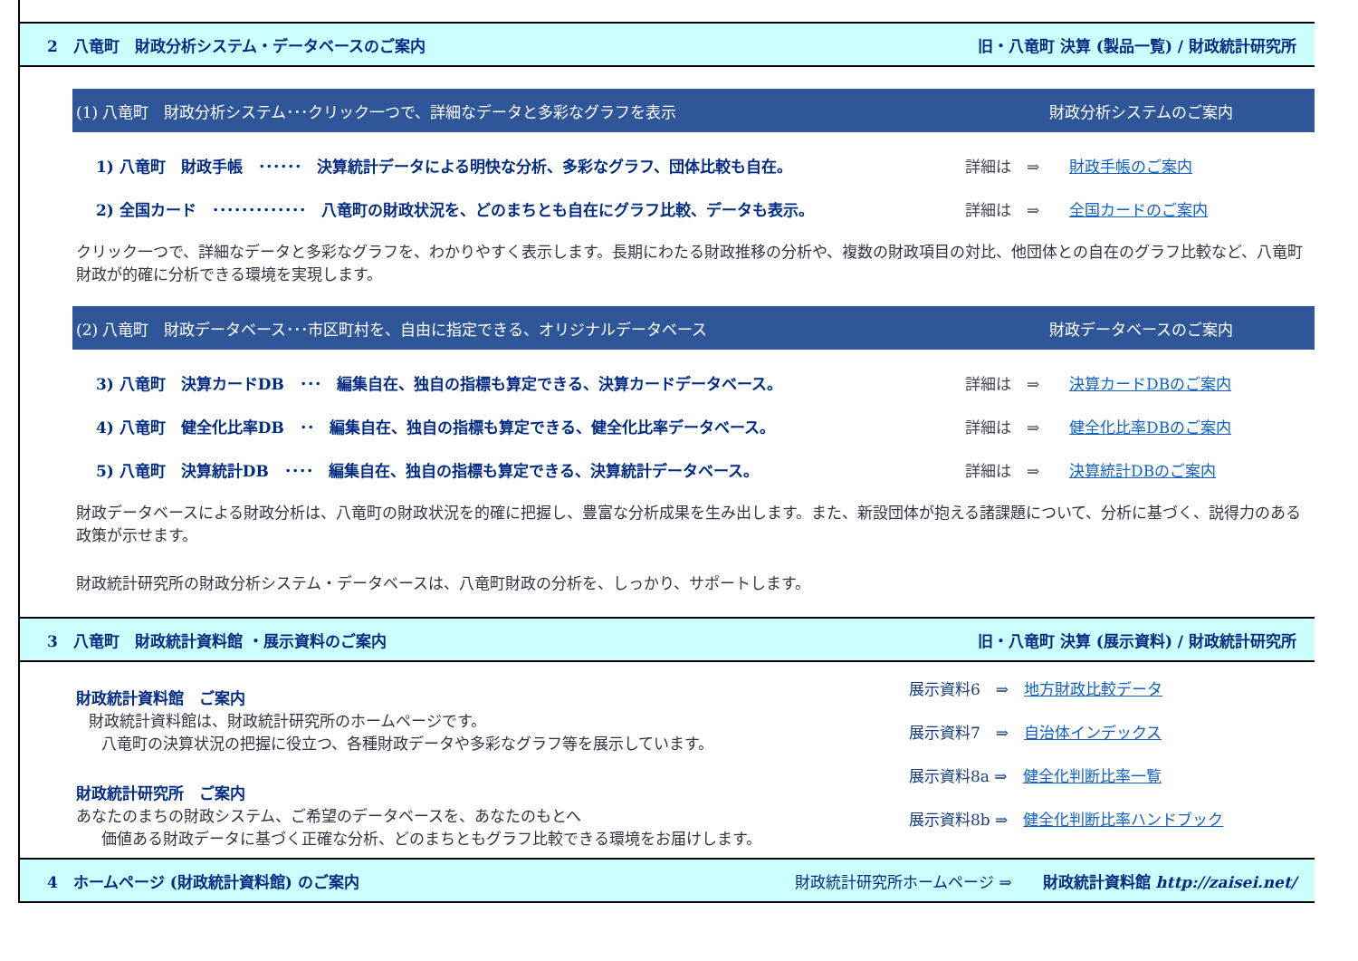2　八竜町　財政分析システム・データベースのご案内 旧・八竜町 決算 (製品一覧) / 財政統計研究所
(1) 八竜町　財政分析システム･･･クリック一つで、詳細なデータと多彩なグラフを表示 財政分析システムのご案内
1) 八竜町　財政手帳　･･････　決算統計データによる明快な分析、多彩なグラフ、団体比較も自在。 詳細は　⇒ 財政手帳のご案内
2) 全国カード　･････････････　八竜町の財政状況を、どのまちとも自在にグラフ比較、データも表示。 詳細は　⇒ 全国カードのご案内
クリック一つで、詳細なデータと多彩なグラフを、わかりやすく表示します。長期にわたる財政推移の分析や、複数の財政項目の対比、他団体との自在のグラフ比較など、八竜町財政が的確に分析できる環境を実現します。
(2) 八竜町　財政データベース･･･市区町村を、自由に指定できる、オリジナルデータベース 財政データベースのご案内
3) 八竜町　決算カードDB　･･･　編集自在、独自の指標も算定できる、決算カードデータベース。 詳細は　⇒ 決算カードDBのご案内
4) 八竜町　健全化比率DB　･･　編集自在、独自の指標も算定できる、健全化比率データベース。 詳細は　⇒ 健全化比率DBのご案内
5) 八竜町　決算統計DB　････　編集自在、独自の指標も算定できる、決算統計データベース。 詳細は　⇒ 決算統計DBのご案内
財政データベースによる財政分析は、八竜町の財政状況を的確に把握し、豊富な分析成果を生み出します。また、新設団体が抱える諸課題について、分析に基づく、説得力のある政策が示せます。
財政統計研究所の財政分析システム・データベースは、八竜町財政の分析を、しっかり、サポートします。
3　八竜町　財政統計資料館 ・展示資料のご案内 旧・八竜町 決算 (展示資料) / 財政統計研究所
財政統計資料館　ご案内
財政統計資料館は、財政統計研究所のホームページです。
八竜町の決算状況の把握に役立つ、各種財政データや多彩なグラフ等を展示しています。
財政統計研究所　ご案内
あなたのまちの財政システム、ご希望のデータベースを、あなたのもとへ
価値ある財政データに基づく正確な分析、どのまちともグラフ比較できる環境をお届けします。
展示資料6　⇒　地方財政比較データ
展示資料7　⇒　自治体インデックス
展示資料8a ⇒　健全化判断比率一覧
展示資料8b ⇒　健全化判断比率ハンドブック
4　ホームページ (財政統計資料館) のご案内 財政統計研究所ホームページ ⇒　　財政統計資料館 http://zaisei.net/